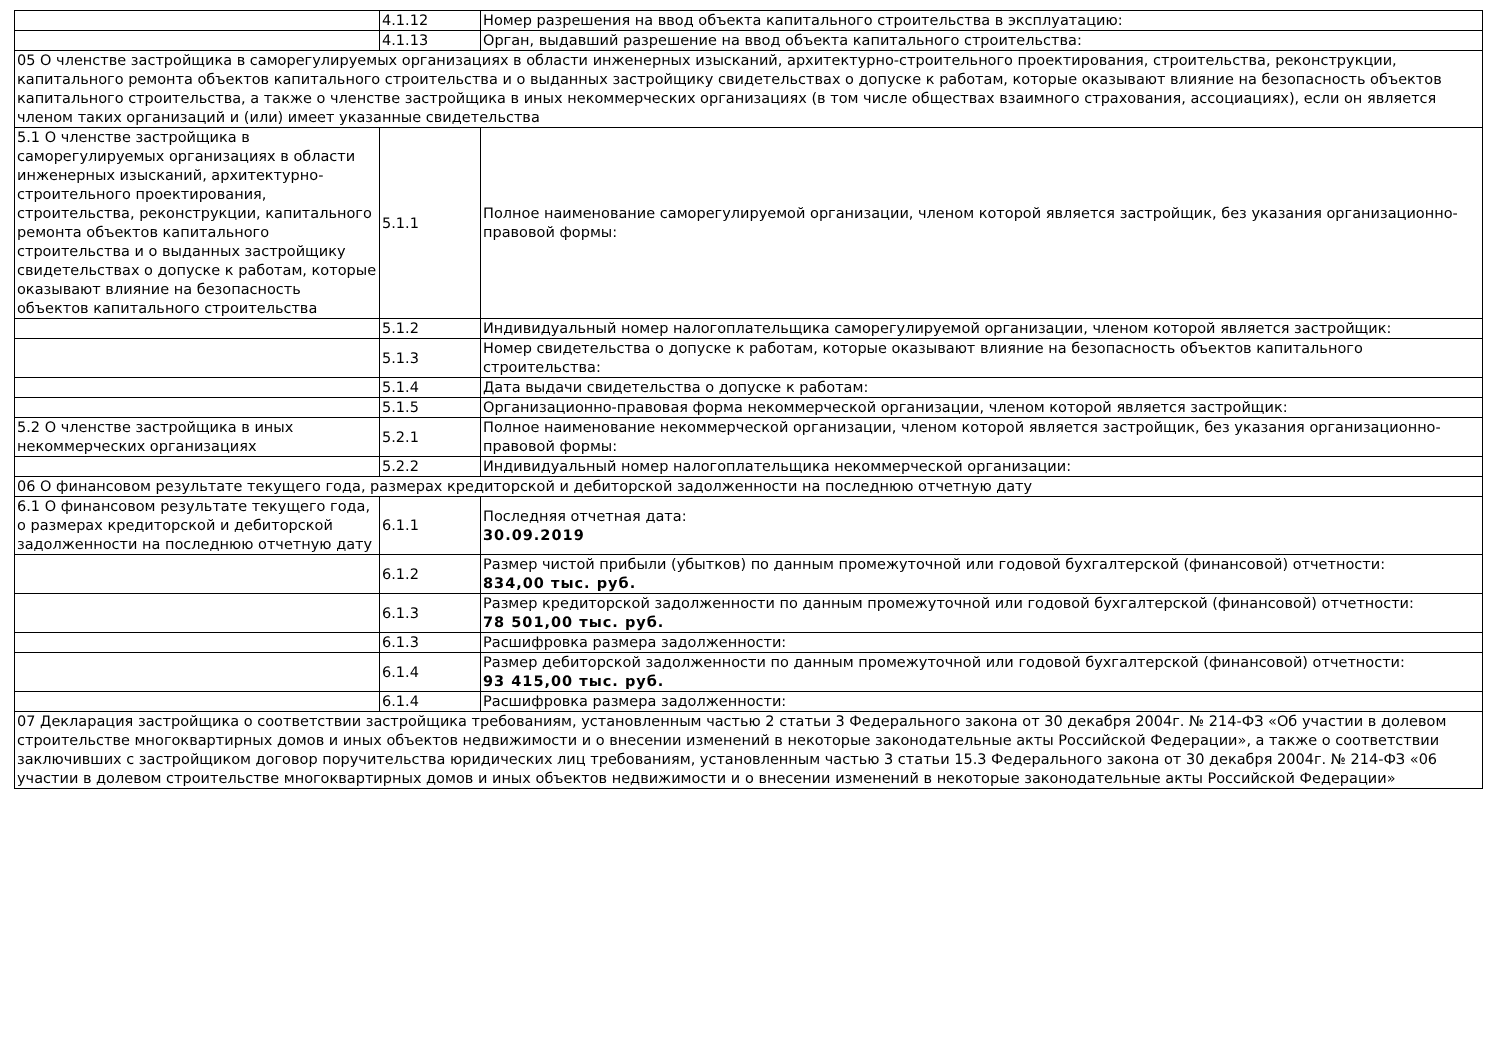| | 4.1.12 | Номер разрешения на ввод объекта капитального строительства в эксплуатацию: |
| | 4.1.13 | Орган, выдавший разрешение на ввод объекта капитального строительства: |
| 05 О членстве застройщика в саморегулируемых организациях в области инженерных изысканий, архитектурно-строительного проектирования, строительства, реконструкции, капитального ремонта объектов капитального строительства и о выданных застройщику свидетельствах о допуске к работам, которые оказывают влияние на безопасность объектов капитального строительства, а также о членстве застройщика в иных некоммерческих организациях (в том числе обществах взаимного страхования, ассоциациях), если он является членом таких организаций и (или) имеет указанные свидетельства | | |
| 5.1 О членстве застройщика в саморегулируемых организациях в области инженерных изысканий, архитектурно-строительного проектирования, строительства, реконструкции, капитального ремонта объектов капитального строительства и о выданных застройщику свидетельствах о допуске к работам, которые оказывают влияние на безопасность объектов капитального строительства | 5.1.1 | Полное наименование саморегулируемой организации, членом которой является застройщик, без указания организационно-правовой формы: |
| | 5.1.2 | Индивидуальный номер налогоплательщика саморегулируемой организации, членом которой является застройщик: |
| | 5.1.3 | Номер свидетельства о допуске к работам, которые оказывают влияние на безопасность объектов капитального строительства: |
| | 5.1.4 | Дата выдачи свидетельства о допуске к работам: |
| | 5.1.5 | Организационно-правовая форма некоммерческой организации, членом которой является застройщик: |
| 5.2 О членстве застройщика в иных некоммерческих организациях | 5.2.1 | Полное наименование некоммерческой организации, членом которой является застройщик, без указания организационно-правовой формы: |
| | 5.2.2 | Индивидуальный номер налогоплательщика некоммерческой организации: |
| 06 О финансовом результате текущего года, размерах кредиторской и дебиторской задолженности на последнюю отчетную дату | | |
| 6.1 О финансовом результате текущего года, о размерах кредиторской и дебиторской задолженности на последнюю отчетную дату | 6.1.1 | Последняя отчетная дата: 30.09.2019 |
| | 6.1.2 | Размер чистой прибыли (убытков) по данным промежуточной или годовой бухгалтерской (финансовой) отчетности: 834,00 тыс. руб. |
| | 6.1.3 | Размер кредиторской задолженности по данным промежуточной или годовой бухгалтерской (финансовой) отчетности: 78 501,00 тыс. руб. |
| | 6.1.3 | Расшифровка размера задолженности: |
| | 6.1.4 | Размер дебиторской задолженности по данным промежуточной или годовой бухгалтерской (финансовой) отчетности: 93 415,00 тыс. руб. |
| | 6.1.4 | Расшифровка размера задолженности: |
| 07 Декларация застройщика о соответствии застройщика требованиям, установленным частью 2 статьи 3 Федерального закона от 30 декабря 2004г. № 214-ФЗ «Об участии в долевом строительстве многоквартирных домов и иных объектов недвижимости и о внесении изменений в некоторые законодательные акты Российской Федерации», а также о соответствии заключивших с застройщиком договор поручительства юридических лиц требованиям, установленным частью 3 статьи 15.3 Федерального закона от 30 декабря 2004г. № 214-ФЗ «06 участии в долевом строительстве многоквартирных домов и иных объектов недвижимости и о внесении изменений в некоторые законодательные акты Российской Федерации» | | |